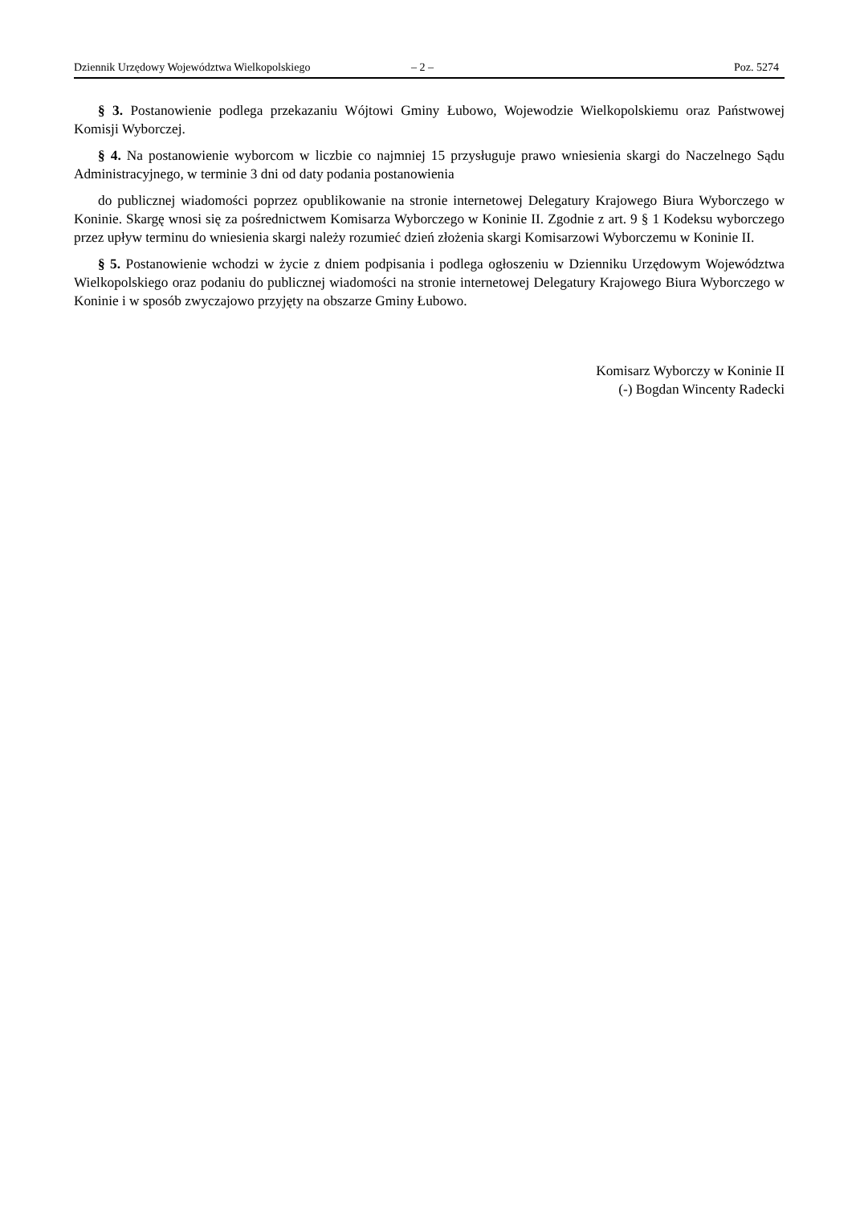Dziennik Urzędowy Województwa Wielkopolskiego – 2 – Poz. 5274
§ 3. Postanowienie podlega przekazaniu Wójtowi Gminy Łubowo, Wojewodzie Wielkopolskiemu oraz Państwowej Komisji Wyborczej.
§ 4. Na postanowienie wyborcom w liczbie co najmniej 15 przysługuje prawo wniesienia skargi do Naczelnego Sądu Administracyjnego, w terminie 3 dni od daty podania postanowienia
do publicznej wiadomości poprzez opublikowanie na stronie internetowej Delegatury Krajowego Biura Wyborczego w Koninie. Skargę wnosi się za pośrednictwem Komisarza Wyborczego w Koninie II. Zgodnie z art. 9 § 1 Kodeksu wyborczego przez upływ terminu do wniesienia skargi należy rozumieć dzień złożenia skargi Komisarzowi Wyborczemu w Koninie II.
§ 5. Postanowienie wchodzi w życie z dniem podpisania i podlega ogłoszeniu w Dzienniku Urzędowym Województwa Wielkopolskiego oraz podaniu do publicznej wiadomości na stronie internetowej Delegatury Krajowego Biura Wyborczego w Koninie i w sposób zwyczajowo przyjęty na obszarze Gminy Łubowo.
Komisarz Wyborczy w Koninie II
(-) Bogdan Wincenty Radecki